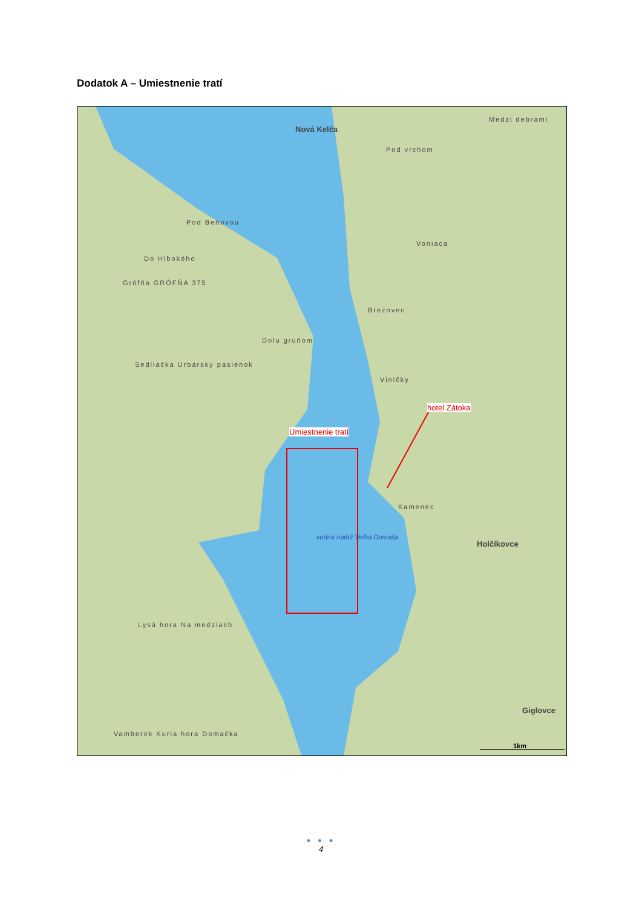Dodatok A – Umiestnenie tratí
Nová Kelča
Pod vrchom
Medzi debrami
Pod Beňovou
Do Hlbokého
Grófňa GRÓFŇA 375
Voniaca
Brezovec
Dolu grúňom
Sedliačka Urbársky pasienok
Viničky
hotel Zátoka
Umiestnenie tratí
Kamenec
vodná nádrž Veľká Domaša
Holčíkovce
Lysá hora Na medziach
Giglovce
Vamberok Kuria hora Domačka
1km
● ● ●
4